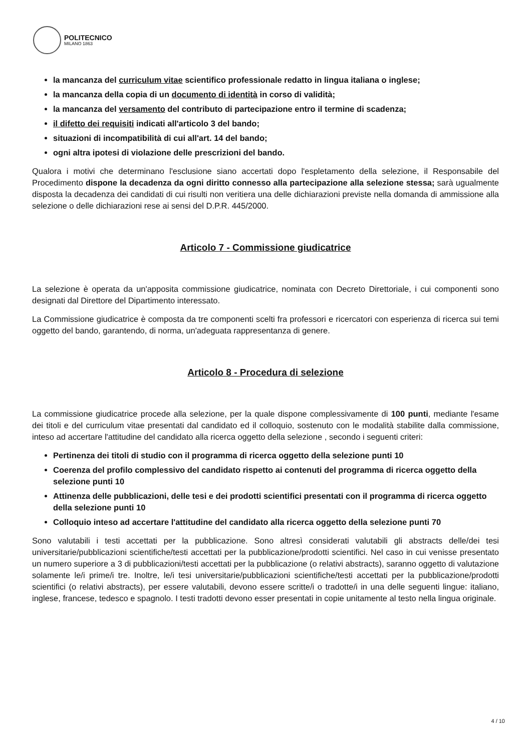POLITECNICO
MILANO 1863
la mancanza del curriculum vitae scientifico professionale redatto in lingua italiana o inglese;
la mancanza della copia di un documento di identità in corso di validità;
la mancanza del versamento del contributo di partecipazione entro il termine di scadenza;
il difetto dei requisiti indicati all'articolo 3 del bando;
situazioni di incompatibilità di cui all'art. 14 del bando;
ogni altra ipotesi di violazione delle prescrizioni del bando.
Qualora i motivi che determinano l'esclusione siano accertati dopo l'espletamento della selezione, il Responsabile del Procedimento dispone la decadenza da ogni diritto connesso alla partecipazione alla selezione stessa; sarà ugualmente disposta la decadenza dei candidati di cui risulti non veritiera una delle dichiarazioni previste nella domanda di ammissione alla selezione o delle dichiarazioni rese ai sensi del D.P.R. 445/2000.
Articolo 7 - Commissione giudicatrice
La selezione è operata da un'apposita commissione giudicatrice, nominata con Decreto Direttoriale, i cui componenti sono designati dal Direttore del Dipartimento interessato.
La Commissione giudicatrice è composta da tre componenti scelti fra professori e ricercatori con esperienza di ricerca sui temi oggetto del bando, garantendo, di norma, un'adeguata rappresentanza di genere.
Articolo 8 - Procedura di selezione
La commissione giudicatrice procede alla selezione, per la quale dispone complessivamente di 100 punti, mediante l'esame dei titoli e del curriculum vitae presentati dal candidato ed il colloquio, sostenuto con le modalità stabilite dalla commissione, inteso ad accertare l'attitudine del candidato alla ricerca oggetto della selezione , secondo i seguenti criteri:
Pertinenza dei titoli di studio con il programma di ricerca oggetto della selezione punti 10
Coerenza del profilo complessivo del candidato rispetto ai contenuti del programma di ricerca oggetto della selezione punti 10
Attinenza delle pubblicazioni, delle tesi e dei prodotti scientifici presentati con il programma di ricerca oggetto della selezione punti 10
Colloquio inteso ad accertare l'attitudine del candidato alla ricerca oggetto della selezione punti 70
Sono valutabili i testi accettati per la pubblicazione. Sono altresì considerati valutabili gli abstracts delle/dei tesi universitarie/pubblicazioni scientifiche/testi accettati per la pubblicazione/prodotti scientifici. Nel caso in cui venisse presentato un numero superiore a 3 di pubblicazioni/testi accettati per la pubblicazione (o relativi abstracts), saranno oggetto di valutazione solamente le/i prime/i tre. Inoltre, le/i tesi universitarie/pubblicazioni scientifiche/testi accettati per la pubblicazione/prodotti scientifici (o relativi abstracts), per essere valutabili, devono essere scritte/i o tradotte/i in una delle seguenti lingue: italiano, inglese, francese, tedesco e spagnolo. I testi tradotti devono esser presentati in copie unitamente al testo nella lingua originale.
4 / 10